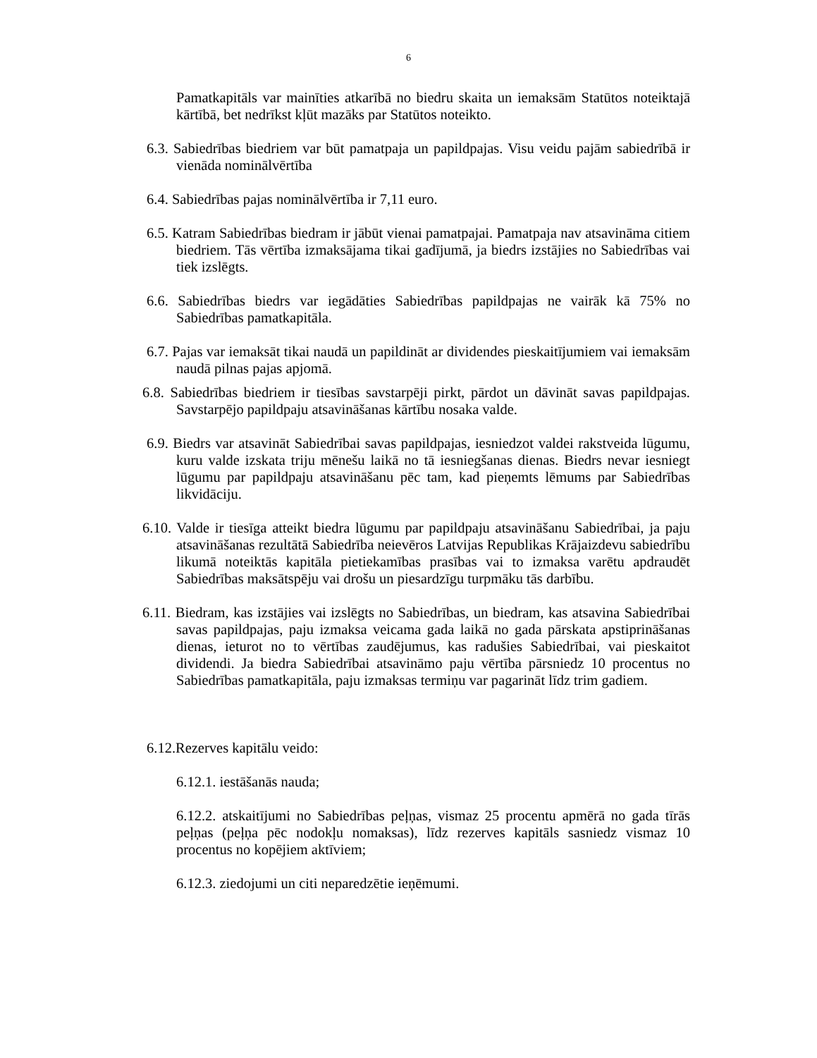6
Pamatkapitāls var mainīties atkarībā no biedru skaita un iemaksām Statūtos noteiktajā kārtībā, bet nedrīkst kļūt mazāks par Statūtos noteikto.
6.3. Sabiedrības biedriem var būt pamatpaja un papildpajas. Visu veidu pajām sabiedrībā ir vienāda nominālvērtība
6.4. Sabiedrības pajas nominālvērtība ir 7,11 euro.
6.5. Katram Sabiedrības biedram ir jābūt vienai pamatpajai. Pamatpaja nav atsavināma citiem biedriem. Tās vērtība izmaksājama tikai gadījumā, ja biedrs izstājies no Sabiedrības vai tiek izslēgts.
6.6. Sabiedrības biedrs var iegādāties Sabiedrības papildpajas ne vairāk kā 75% no Sabiedrības pamatkapitāla.
6.7. Pajas var iemaksāt tikai naudā un papildināt ar dividendes pieskaitījumiem vai iemaksām naudā pilnas pajas apjomā.
6.8. Sabiedrības biedriem ir tiesības savstarpēji pirkt, pārdot un dāvināt savas papildpajas. Savstarpējo papildpaju atsavināšanas kārtību nosaka valde.
6.9. Biedrs var atsavināt Sabiedrībai savas papildpajas, iesniedzot valdei rakstveida lūgumu, kuru valde izskata triju mēnešu laikā no tā iesniegšanas dienas. Biedrs nevar iesniegt lūgumu par papildpaju atsavināšanu pēc tam, kad pieņemts lēmums par Sabiedrības likvidāciju.
6.10. Valde ir tiesīga atteikt biedra lūgumu par papildpaju atsavināšanu Sabiedrībai, ja paju atsavināšanas rezultātā Sabiedrība neievēros Latvijas Republikas Krājaizdevu sabiedrību likumā noteiktās kapitāla pietiekamības prasības vai to izmaksa varētu apdraudēt Sabiedrības maksātspēju vai drošu un piesardzīgu turpmāku tās darbību.
6.11. Biedram, kas izstājies vai izslēgts no Sabiedrības, un biedram, kas atsavina Sabiedrībai savas papildpajas, paju izmaksa veicama gada laikā no gada pārskata apstiprināšanas dienas, ieturot no to vērtības zaudējumus, kas radušies Sabiedrībai, vai pieskaitot dividendi. Ja biedra Sabiedrībai atsavināmo paju vērtība pārsniedz 10 procentus no Sabiedrības pamatkapitāla, paju izmaksas termiņu var pagarināt līdz trim gadiem.
6.12.Rezerves kapitālu veido:
6.12.1. iestāšanās nauda;
6.12.2. atskaitījumi no Sabiedrības peļņas, vismaz 25 procentu apmērā no gada tīrās peļņas (peļņa pēc nodokļu nomaksas), līdz rezerves kapitāls sasniedz vismaz 10 procentus no kopējiem aktīviem;
6.12.3. ziedojumi un citi neparedzētie ieņēmumi.